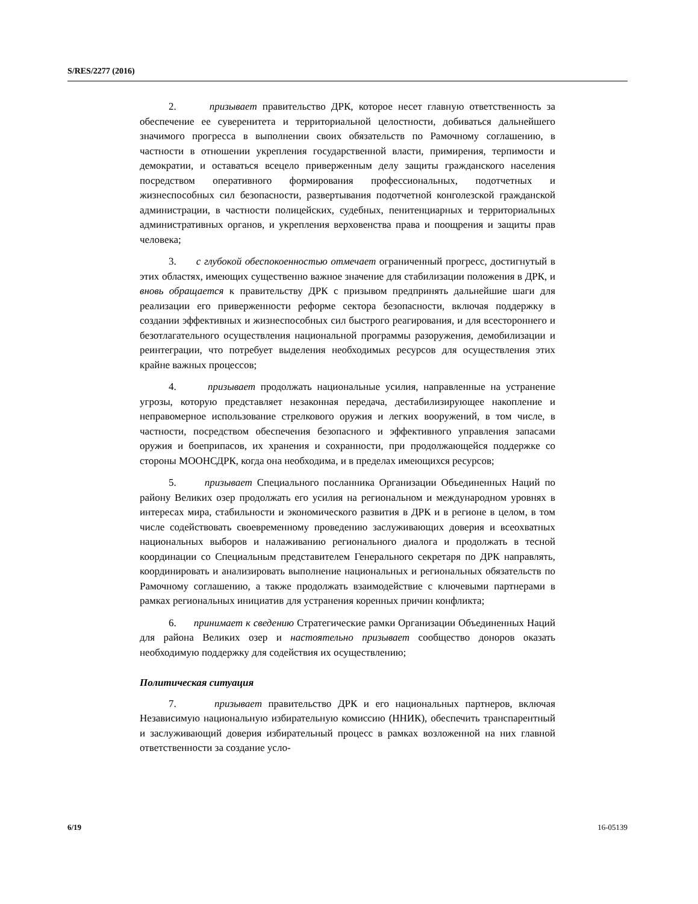S/RES/2277 (2016)
2. призывает правительство ДРК, которое несет главную ответственность за обеспечение ее суверенитета и территориальной целостности, добиваться дальнейшего значимого прогресса в выполнении своих обязательств по Рамочному соглашению, в частности в отношении укрепления государственной власти, примирения, терпимости и демократии, и оставаться всецело приверженным делу защиты гражданского населения посредством оперативного формирования профессиональных, подотчетных и жизнеспособных сил безопасности, развертывания подотчетной конголезской гражданской администрации, в частности полицейских, судебных, пенитенциарных и территориальных административных органов, и укрепления верховенства права и поощрения и защиты прав человека;
3. с глубокой обеспокоенностью отмечает ограниченный прогресс, достигнутый в этих областях, имеющих существенно важное значение для стабилизации положения в ДРК, и вновь обращается к правительству ДРК с призывом предпринять дальнейшие шаги для реализации его приверженности реформе сектора безопасности, включая поддержку в создании эффективных и жизнеспособных сил быстрого реагирования, и для всестороннего и безотлагательного осуществления национальной программы разоружения, демобилизации и реинтеграции, что потребует выделения необходимых ресурсов для осуществления этих крайне важных процессов;
4. призывает продолжать национальные усилия, направленные на устранение угрозы, которую представляет незаконная передача, дестабилизирующее накопление и неправомерное использование стрелкового оружия и легких вооружений, в том числе, в частности, посредством обеспечения безопасного и эффективного управления запасами оружия и боеприпасов, их хранения и сохранности, при продолжающейся поддержке со стороны МООНСДРК, когда она необходима, и в пределах имеющихся ресурсов;
5. призывает Специального посланника Организации Объединенных Наций по району Великих озер продолжать его усилия на региональном и международном уровнях в интересах мира, стабильности и экономического развития в ДРК и в регионе в целом, в том числе содействовать своевременному проведению заслуживающих доверия и всеохватных национальных выборов и налаживанию регионального диалога и продолжать в тесной координации со Специальным представителем Генерального секретаря по ДРК направлять, координировать и анализировать выполнение национальных и региональных обязательств по Рамочному соглашению, а также продолжать взаимодействие с ключевыми партнерами в рамках региональных инициатив для устранения коренных причин конфликта;
6. принимает к сведению Стратегические рамки Организации Объединенных Наций для района Великих озер и настоятельно призывает сообщество доноров оказать необходимую поддержку для содействия их осуществлению;
Политическая ситуация
7. призывает правительство ДРК и его национальных партнеров, включая Независимую национальную избирательную комиссию (ННИК), обеспечить транспарентный и заслуживающий доверия избирательный процесс в рамках возложенной на них главной ответственности за создание усло-
6/19 16-05139